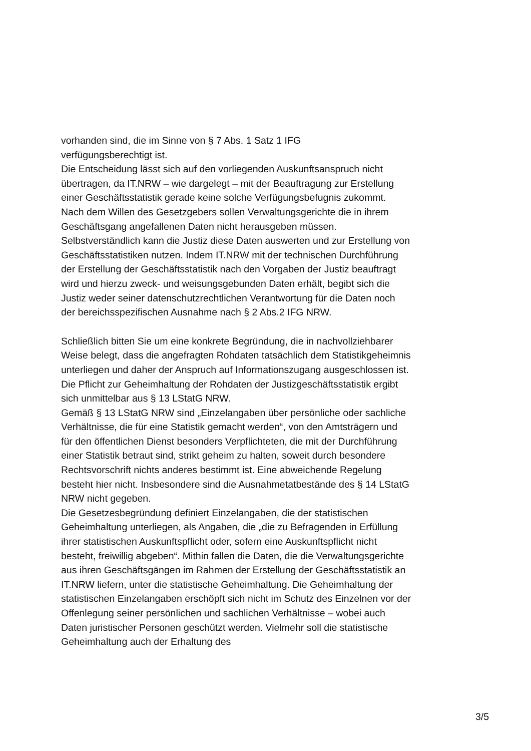vorhanden sind, die im Sinne von § 7 Abs. 1 Satz 1 IFG
verfügungsberechtigt ist.
Die Entscheidung lässt sich auf den vorliegenden Auskunftsanspruch nicht übertragen, da IT.NRW – wie dargelegt – mit der Beauftragung zur Erstellung einer Geschäftsstatistik gerade keine solche Verfügungsbefugnis zukommt. Nach dem Willen des Gesetzgebers sollen Verwaltungsgerichte die in ihrem Geschäftsgang angefallenen Daten nicht herausgeben müssen. Selbstverständlich kann die Justiz diese Daten auswerten und zur Erstellung von Geschäftsstatistiken nutzen. Indem IT.NRW mit der technischen Durchführung der Erstellung der Geschäftsstatistik nach den Vorgaben der Justiz beauftragt wird und hierzu zweck- und weisungsgebunden Daten erhält, begibt sich die Justiz weder seiner datenschutzrechtlichen Verantwortung für die Daten noch der bereichsspezifischen Ausnahme nach § 2 Abs.2 IFG NRW.
Schließlich bitten Sie um eine konkrete Begründung, die in nachvollziehbarer Weise belegt, dass die angefragten Rohdaten tatsächlich dem Statistikgeheimnis unterliegen und daher der Anspruch auf Informationszugang ausgeschlossen ist.
Die Pflicht zur Geheimhaltung der Rohdaten der Justizgeschäftsstatistik ergibt sich unmittelbar aus § 13 LStatG NRW.
Gemäß § 13 LStatG NRW sind „Einzelangaben über persönliche oder sachliche Verhältnisse, die für eine Statistik gemacht werden“, von den Amtsträgern und für den öffentlichen Dienst besonders Verpflichteten, die mit der Durchführung einer Statistik betraut sind, strikt geheim zu halten, soweit durch besondere Rechtsvorschrift nichts anderes bestimmt ist. Eine abweichende Regelung besteht hier nicht. Insbesondere sind die Ausnahmetatbestände des § 14 LStatG NRW nicht gegeben.
Die Gesetzesbegründung definiert Einzelangaben, die der statistischen Geheimhaltung unterliegen, als Angaben, die „die zu Befragenden in Erfüllung ihrer statistischen Auskunftspflicht oder, sofern eine Auskunftspflicht nicht besteht, freiwillig abgeben“. Mithin fallen die Daten, die die Verwaltungsgerichte aus ihren Geschäftsgängen im Rahmen der Erstellung der Geschäftsstatistik an IT.NRW liefern, unter die statistische Geheimhaltung. Die Geheimhaltung der statistischen Einzelangaben erschöpft sich nicht im Schutz des Einzelnen vor der Offenlegung seiner persönlichen und sachlichen Verhältnisse – wobei auch Daten juristischer Personen geschützt werden. Vielmehr soll die statistische Geheimhaltung auch der Erhaltung des
3/5